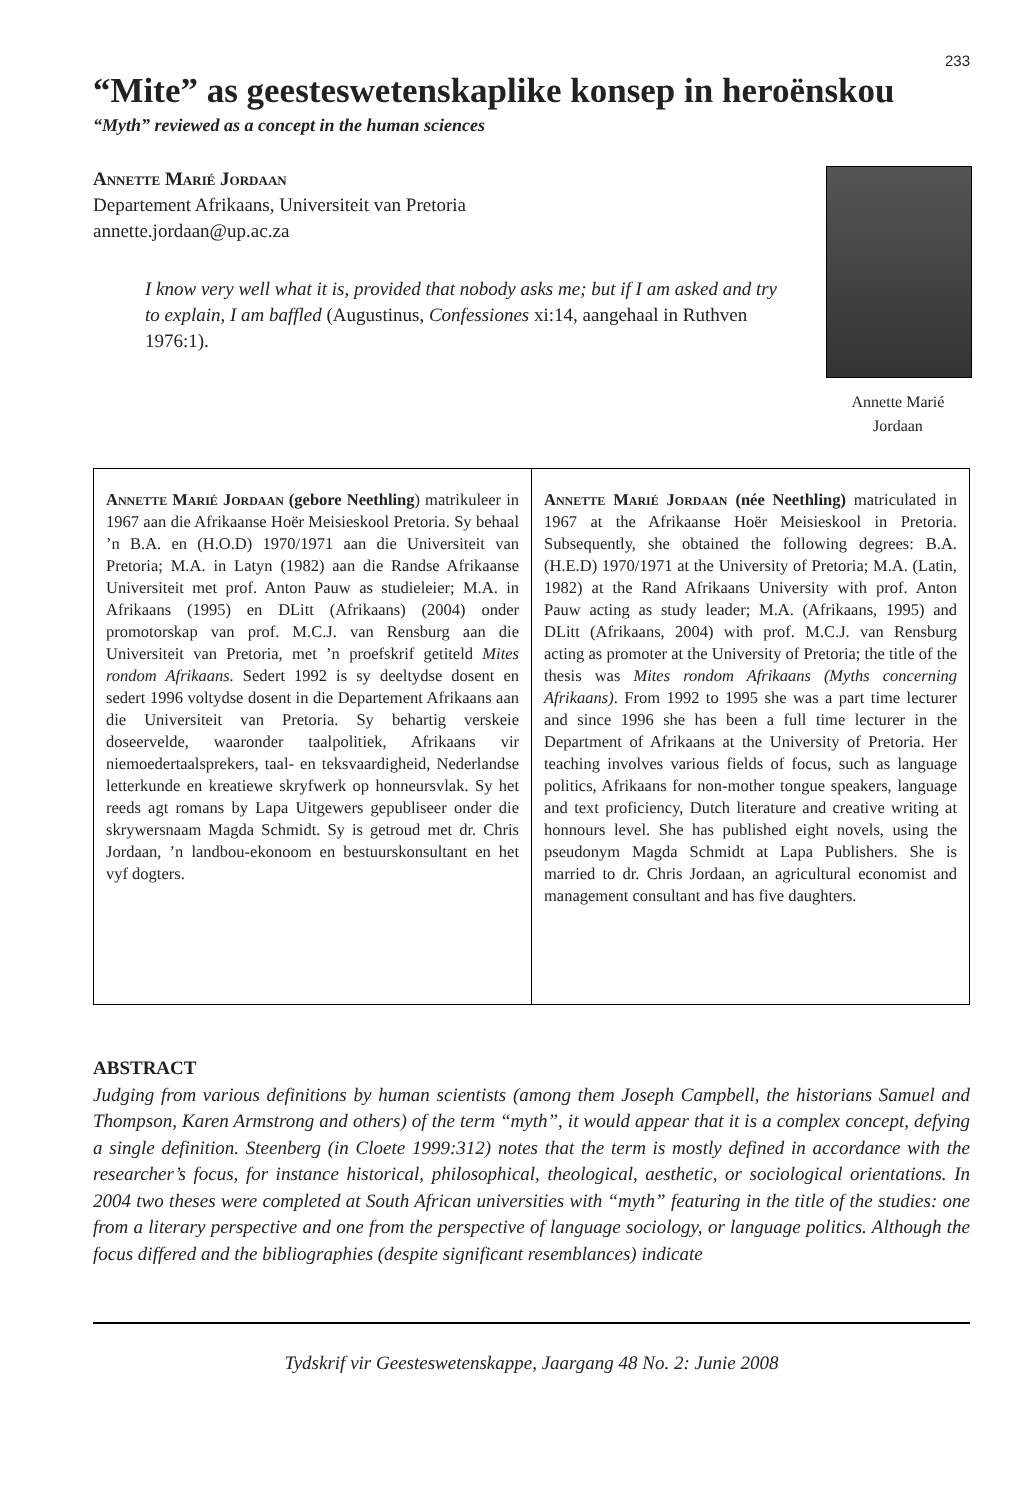233
“Mite” as geesteswetenskaplike konsep in heroënskou
“Myth” reviewed as a concept in the human sciences
Annette Marié Jordaan
Departement Afrikaans, Universiteit van Pretoria
annette.jordaan@up.ac.za
I know very well what it is, provided that nobody asks me; but if I am asked and try to explain, I am baffled (Augustinus, Confessiones xi:14, aangehaal in Ruthven 1976:1).
Annette Marié
Jordaan
Annette Marié Jordaan (gebore Neethling) matrikuleer in 1967 aan die Afrikaanse Hoër Meisieskool Pretoria. Sy behaal ’n B.A. en (H.O.D) 1970/1971 aan die Universiteit van Pretoria; M.A. in Latyn (1982) aan die Randse Afrikaanse Universiteit met prof. Anton Pauw as studieleier; M.A. in Afrikaans (1995) en DLitt (Afrikaans) (2004) onder promotorskap van prof. M.C.J. van Rensburg aan die Universiteit van Pretoria, met ’n proefskrif getiteld Mites rondom Afrikaans. Sedert 1992 is sy deeltydse dosent en sedert 1996 voltydse dosent in die Departement Afrikaans aan die Universiteit van Pretoria. Sy behartig verskeie doseervelde, waaronder taalpolitiek, Afrikaans vir niemoedertaalsprekers, taal- en teksvaardigheid, Nederlandse letterkunde en kreatiewe skryfwerk op honneursvlak. Sy het reeds agt romans by Lapa Uitgewers gepubliseer onder die skrywersnaam Magda Schmidt. Sy is getroud met dr. Chris Jordaan, ’n landbou-ekonoom en bestuurskonsultant en het vyf dogters.
Annette Marié Jordaan (née Neethling) matriculated in 1967 at the Afrikaanse Hoër Meisieskool in Pretoria. Subsequently, she obtained the following degrees: B.A. (H.E.D) 1970/1971 at the University of Pretoria; M.A. (Latin, 1982) at the Rand Afrikaans University with prof. Anton Pauw acting as study leader; M.A. (Afrikaans, 1995) and DLitt (Afrikaans, 2004) with prof. M.C.J. van Rensburg acting as promoter at the University of Pretoria; the title of the thesis was Mites rondom Afrikaans (Myths concerning Afrikaans). From 1992 to 1995 she was a part time lecturer and since 1996 she has been a full time lecturer in the Department of Afrikaans at the University of Pretoria. Her teaching involves various fields of focus, such as language politics, Afrikaans for non-mother tongue speakers, language and text proficiency, Dutch literature and creative writing at honnours level. She has published eight novels, using the pseudonym Magda Schmidt at Lapa Publishers. She is married to dr. Chris Jordaan, an agricultural economist and management consultant and has five daughters.
ABSTRACT
Judging from various definitions by human scientists (among them Joseph Campbell, the historians Samuel and Thompson, Karen Armstrong and others) of the term “myth”, it would appear that it is a complex concept, defying a single definition. Steenberg (in Cloete 1999:312) notes that the term is mostly defined in accordance with the researcher’s focus, for instance historical, philosophical, theological, aesthetic, or sociological orientations. In 2004 two theses were completed at South African universities with “myth” featuring in the title of the studies: one from a literary perspective and one from the perspective of language sociology, or language politics. Although the focus differed and the bibliographies (despite significant resemblances) indicate
Tydskrif vir Geesteswetenskappe, Jaargang 48 No. 2: Junie 2008